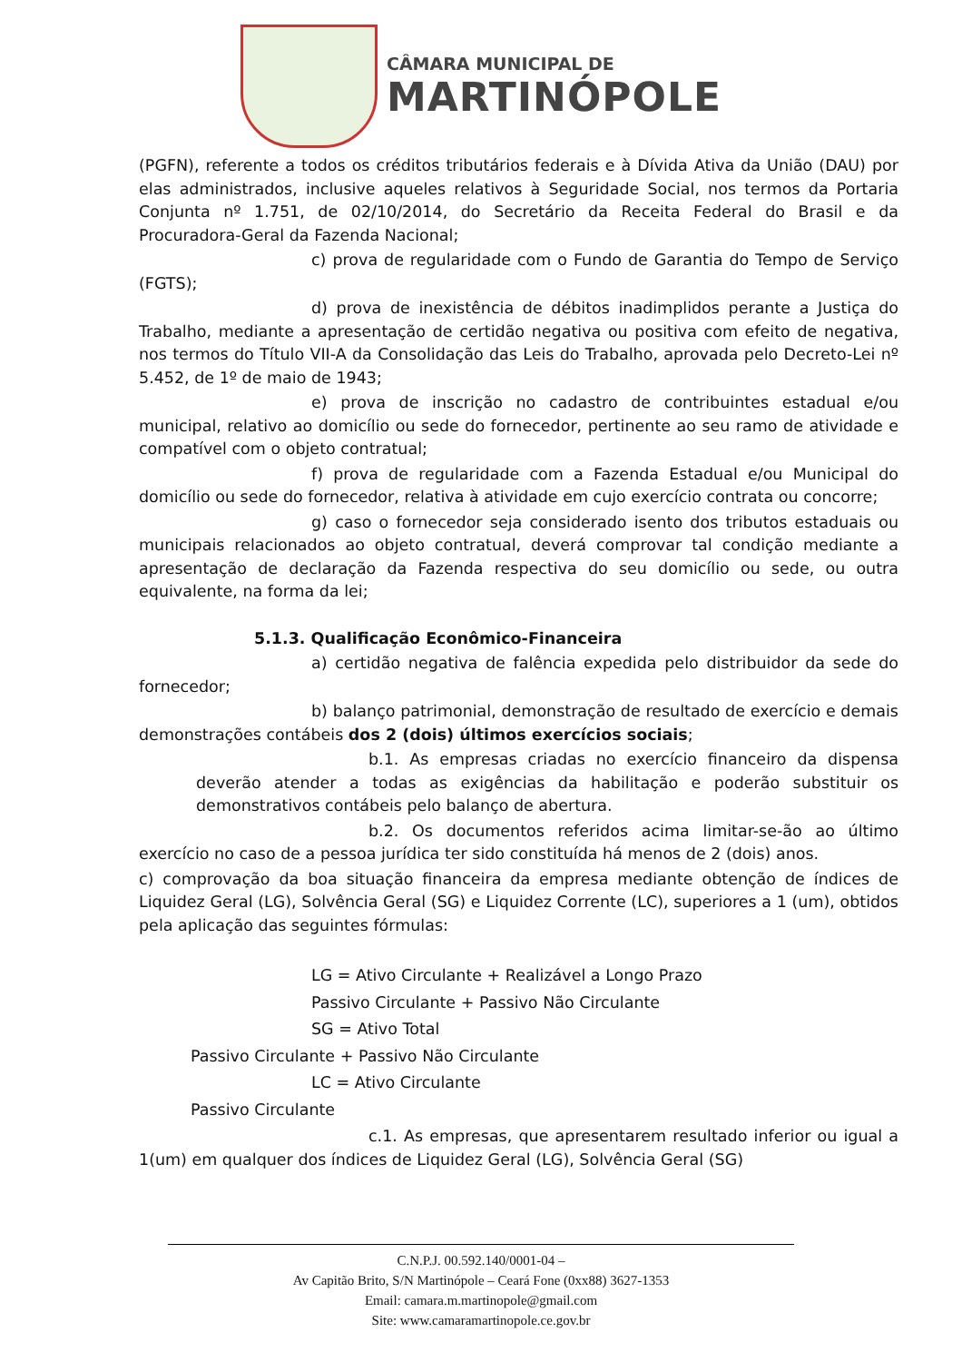CÂMARA MUNICIPAL DE
MARTINÓPOLE
(PGFN), referente a todos os créditos tributários federais e à Dívida Ativa da União (DAU) por elas administrados, inclusive aqueles relativos à Seguridade Social, nos termos da Portaria Conjunta nº 1.751, de 02/10/2014, do Secretário da Receita Federal do Brasil e da Procuradora-Geral da Fazenda Nacional;
c) prova de regularidade com o Fundo de Garantia do Tempo de Serviço (FGTS);
d) prova de inexistência de débitos inadimplidos perante a Justiça do Trabalho, mediante a apresentação de certidão negativa ou positiva com efeito de negativa, nos termos do Título VII-A da Consolidação das Leis do Trabalho, aprovada pelo Decreto-Lei nº 5.452, de 1º de maio de 1943;
e) prova de inscrição no cadastro de contribuintes estadual e/ou municipal, relativo ao domicílio ou sede do fornecedor, pertinente ao seu ramo de atividade e compatível com o objeto contratual;
f) prova de regularidade com a Fazenda Estadual e/ou Municipal do domicílio ou sede do fornecedor, relativa à atividade em cujo exercício contrata ou concorre;
g) caso o fornecedor seja considerado isento dos tributos estaduais ou municipais relacionados ao objeto contratual, deverá comprovar tal condição mediante a apresentação de declaração da Fazenda respectiva do seu domicílio ou sede, ou outra equivalente, na forma da lei;
5.1.3. Qualificação Econômico-Financeira
a) certidão negativa de falência expedida pelo distribuidor da sede do fornecedor;
b) balanço patrimonial, demonstração de resultado de exercício e demais demonstrações contábeis dos 2 (dois) últimos exercícios sociais;
b.1. As empresas criadas no exercício financeiro da dispensa deverão atender a todas as exigências da habilitação e poderão substituir os demonstrativos contábeis pelo balanço de abertura.
b.2. Os documentos referidos acima limitar-se-ão ao último exercício no caso de a pessoa jurídica ter sido constituída há menos de 2 (dois) anos.
c) comprovação da boa situação financeira da empresa mediante obtenção de índices de Liquidez Geral (LG), Solvência Geral (SG) e Liquidez Corrente (LC), superiores a 1 (um), obtidos pela aplicação das seguintes fórmulas:
LG = Ativo Circulante + Realizável a Longo Prazo
Passivo Circulante + Passivo Não Circulante
SG = Ativo Total
Passivo Circulante + Passivo Não Circulante
LC = Ativo Circulante
Passivo Circulante
c.1. As empresas, que apresentarem resultado inferior ou igual a 1(um) em qualquer dos índices de Liquidez Geral (LG), Solvência Geral (SG)
C.N.P.J. 00.592.140/0001-04 –
Av Capitão Brito, S/N Martinópole – Ceará Fone (0xx88) 3627-1353
Email: camara.m.martinopole@gmail.com
Site: www.camaramartinopole.ce.gov.br